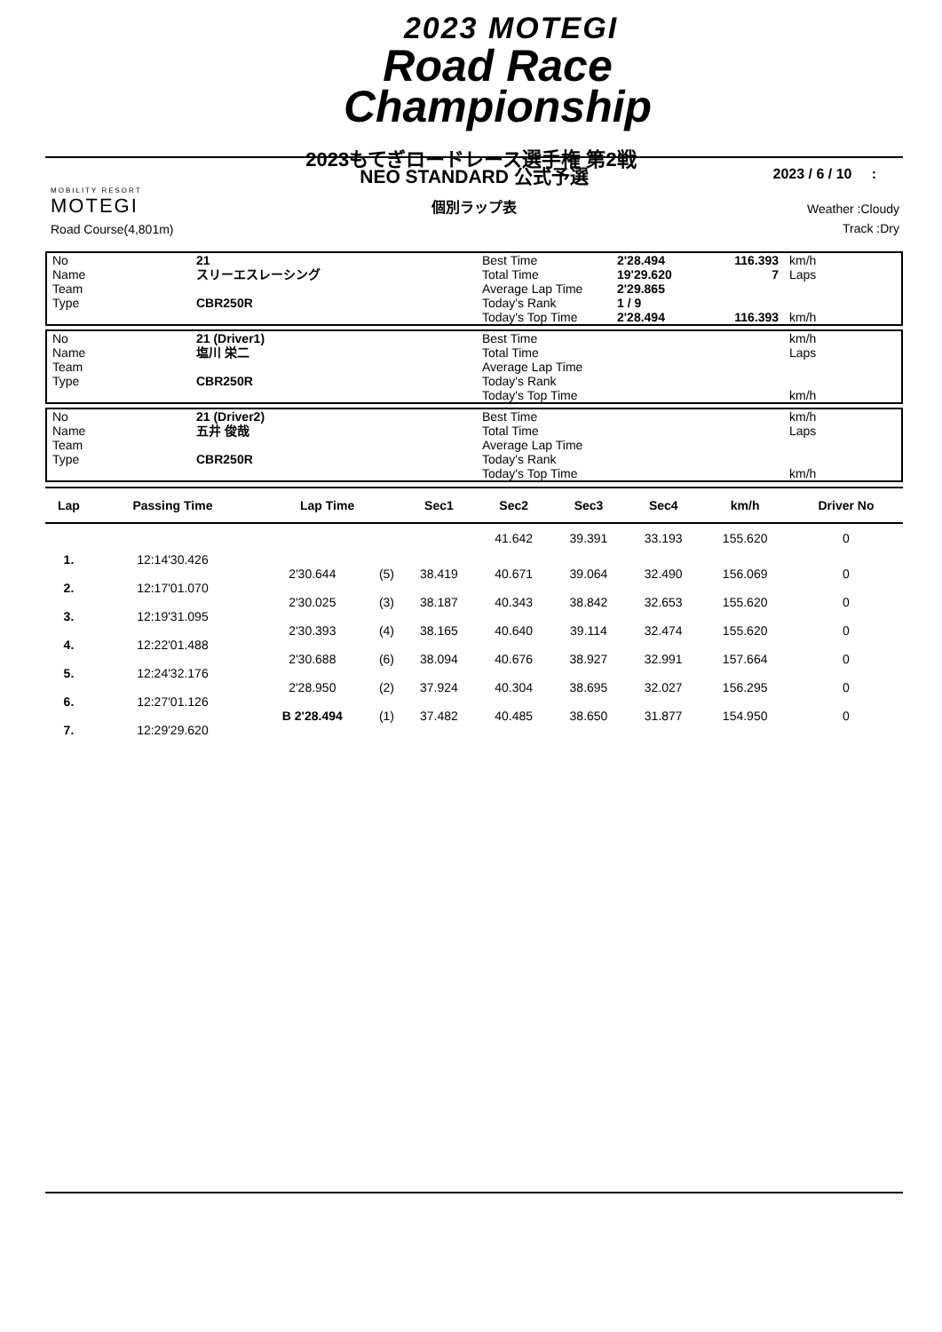2023 MOTEGI
Road Race
Championship
2023もてぎロードレース選手権 第2戦
NEO STANDARD 公式予選 2023 / 6 / 10 :
MOBILITY RESORT
MOTEGI
個別ラップ表
Weather :Cloudy
Track :Dry
Road Course(4,801m)
| No | 21 | Best Time | 2'28.494 | 116.393 | km/h |
| Name | スリーエスレーシング | Total Time | 19'29.620 | 7 | Laps |
| Team | | Average Lap Time | 2'29.865 | | |
| Type | CBR250R | Today's Rank | 1 / 9 | | |
| | | Today's Top Time | 2'28.494 | 116.393 | km/h |
| No | 21 (Driver1) | Best Time | | | km/h |
| Name | 塩川 栄二 | Total Time | | | Laps |
| Team | | Average Lap Time | | | |
| Type | CBR250R | Today's Rank | | | |
| | | Today's Top Time | | | km/h |
| No | 21 (Driver2) | Best Time | | | km/h |
| Name | 五井 俊哉 | Total Time | | | Laps |
| Team | | Average Lap Time | | | |
| Type | CBR250R | Today's Rank | | | |
| | | Today's Top Time | | | km/h |
| Lap | Passing Time | Lap Time | | Sec1 | Sec2 | Sec3 | Sec4 | km/h | Driver No |
| --- | --- | --- | --- | --- | --- | --- | --- | --- | --- |
| | | | | | 41.642 | 39.391 | 33.193 | 155.620 | 0 |
| 1. | 12:14'30.426 | | | | | | | | |
| | | 2'30.644 | (5) | 38.419 | 40.671 | 39.064 | 32.490 | 156.069 | 0 |
| 2. | 12:17'01.070 | | | | | | | | |
| | | 2'30.025 | (3) | 38.187 | 40.343 | 38.842 | 32.653 | 155.620 | 0 |
| 3. | 12:19'31.095 | | | | | | | | |
| | | 2'30.393 | (4) | 38.165 | 40.640 | 39.114 | 32.474 | 155.620 | 0 |
| 4. | 12:22'01.488 | | | | | | | | |
| | | 2'30.688 | (6) | 38.094 | 40.676 | 38.927 | 32.991 | 157.664 | 0 |
| 5. | 12:24'32.176 | | | | | | | | |
| | | 2'28.950 | (2) | 37.924 | 40.304 | 38.695 | 32.027 | 156.295 | 0 |
| 6. | 12:27'01.126 | | | | | | | | |
| | | B 2'28.494 | (1) | 37.482 | 40.485 | 38.650 | 31.877 | 154.950 | 0 |
| 7. | 12:29'29.620 | | | | | | | | |